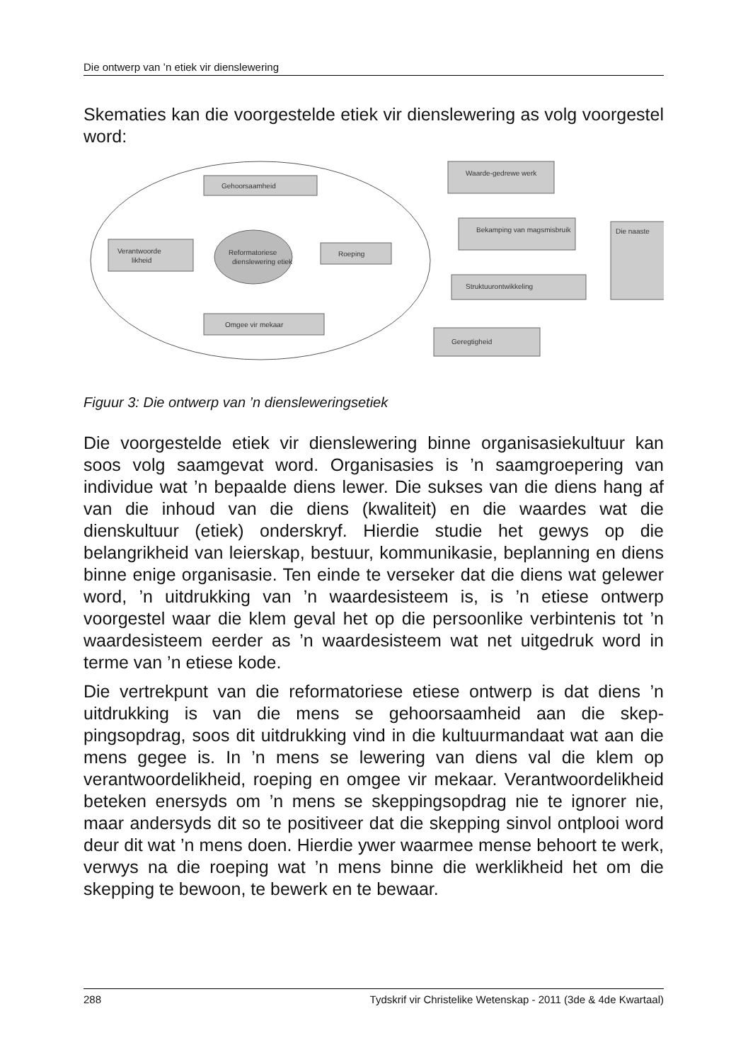Die ontwerp van ’n etiek vir dienslewering
Skematies kan die voorgestelde etiek vir dienslewering as volg voorgestel word:
Gehoorsaamheid
Reformatoriese
dienslewering etiek
Verantwoorde
likheid
Roeping
Omgee vir mekaar
Waarde-gedrewe werk
Bekamping van magsmisbruik
Struktuurontwikkeling
Geregtigheid
Die naaste
Figuur 3: Die ontwerp van ’n diensleweringsetiek
Die voorgestelde etiek vir dienslewering binne organisasiekultuur kan soos volg saamgevat word. Organisasies is ’n saamgroepering van individue wat ’n bepaalde diens lewer. Die sukses van die diens hang af van die inhoud van die diens (kwaliteit) en die waardes wat die dienskultuur (etiek) onderskryf. Hierdie studie het gewys op die belangrikheid van leierskap, bestuur, kommunikasie, beplanning en diens binne enige organisasie. Ten einde te verseker dat die diens wat gelewer word, ’n uitdrukking van ’n waardesisteem is, is ’n etiese ontwerp voorgestel waar die klem geval het op die persoonlike verbintenis tot ’n waardesisteem eerder as ’n waardesisteem wat net uitgedruk word in terme van ’n etiese kode.
Die vertrekpunt van die reformatoriese etiese ontwerp is dat diens ’n uitdrukking is van die mens se gehoorsaamheid aan die skep­pingsopdrag, soos dit uitdrukking vind in die kultuurmandaat wat aan die mens gegee is. In ’n mens se lewering van diens val die klem op verantwoordelikheid, roeping en omgee vir mekaar. Verantwoordelik­heid beteken enersyds om ’n mens se skeppingsopdrag nie te ignorer nie, maar andersyds dit so te positiveer dat die skepping sinvol ontplooi word deur dit wat ’n mens doen. Hierdie ywer waarmee mense behoort te werk, verwys na die roeping wat ’n mens binne die werklikheid het om die skepping te bewoon, te bewerk en te bewaar.
288 Tydskrif vir Christelike Wetenskap - 2011 (3de & 4de Kwartaal)